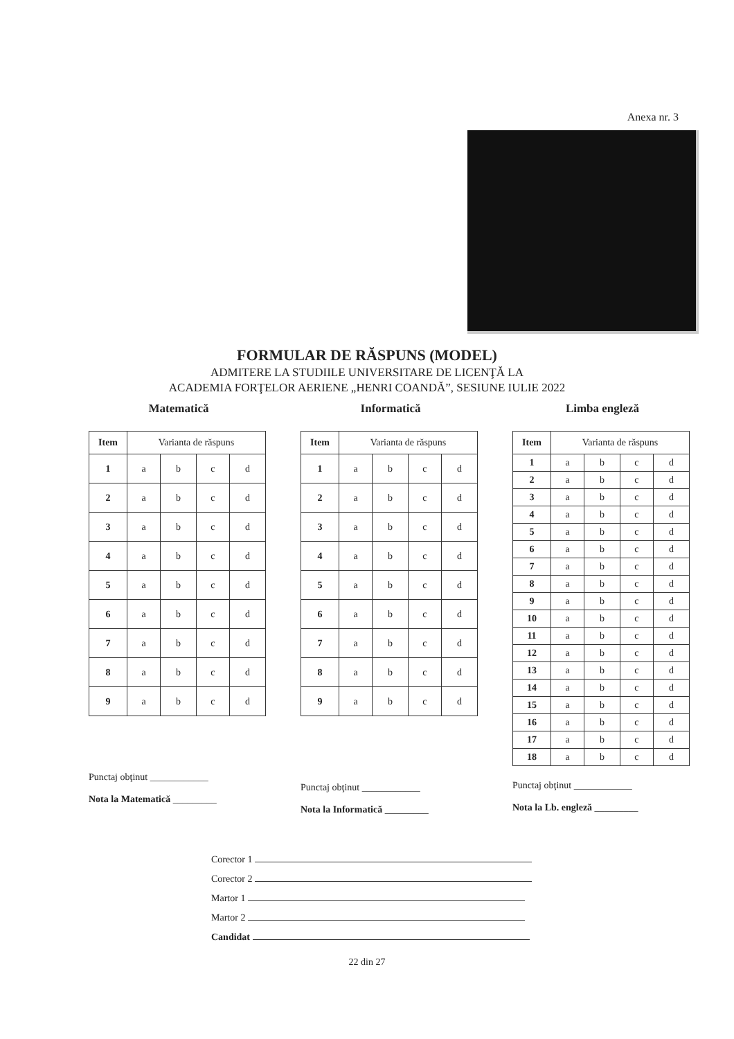Anexa nr. 3
FORMULAR DE RĂSPUNS (MODEL)
ADMITERE LA STUDIILE UNIVERSITARE DE LICENŢĂ LA
ACADEMIA FORŢELOR AERIENE „HENRI COANDĂ”, SESIUNE IULIE 2022
Matematică
| Item | Varianta de răspuns | | | |
| --- | --- | --- | --- | --- |
| 1 | a | b | c | d |
| 2 | a | b | c | d |
| 3 | a | b | c | d |
| 4 | a | b | c | d |
| 5 | a | b | c | d |
| 6 | a | b | c | d |
| 7 | a | b | c | d |
| 8 | a | b | c | d |
| 9 | a | b | c | d |
Punctaj obţinut ____________
Nota la Matematică _________
Informatică
| Item | Varianta de răspuns | | | |
| --- | --- | --- | --- | --- |
| 1 | a | b | c | d |
| 2 | a | b | c | d |
| 3 | a | b | c | d |
| 4 | a | b | c | d |
| 5 | a | b | c | d |
| 6 | a | b | c | d |
| 7 | a | b | c | d |
| 8 | a | b | c | d |
| 9 | a | b | c | d |
Punctaj obţinut ____________
Nota la Informatică _________
Limba engleză
| Item | Varianta de răspuns | | | |
| --- | --- | --- | --- | --- |
| 1 | a | b | c | d |
| 2 | a | b | c | d |
| 3 | a | b | c | d |
| 4 | a | b | c | d |
| 5 | a | b | c | d |
| 6 | a | b | c | d |
| 7 | a | b | c | d |
| 8 | a | b | c | d |
| 9 | a | b | c | d |
| 10 | a | b | c | d |
| 11 | a | b | c | d |
| 12 | a | b | c | d |
| 13 | a | b | c | d |
| 14 | a | b | c | d |
| 15 | a | b | c | d |
| 16 | a | b | c | d |
| 17 | a | b | c | d |
| 18 | a | b | c | d |
Punctaj obţinut ____________
Nota la Lb. engleză _________
Corector 1
Corector 2
Martor 1
Martor 2
Candidat
22 din 27